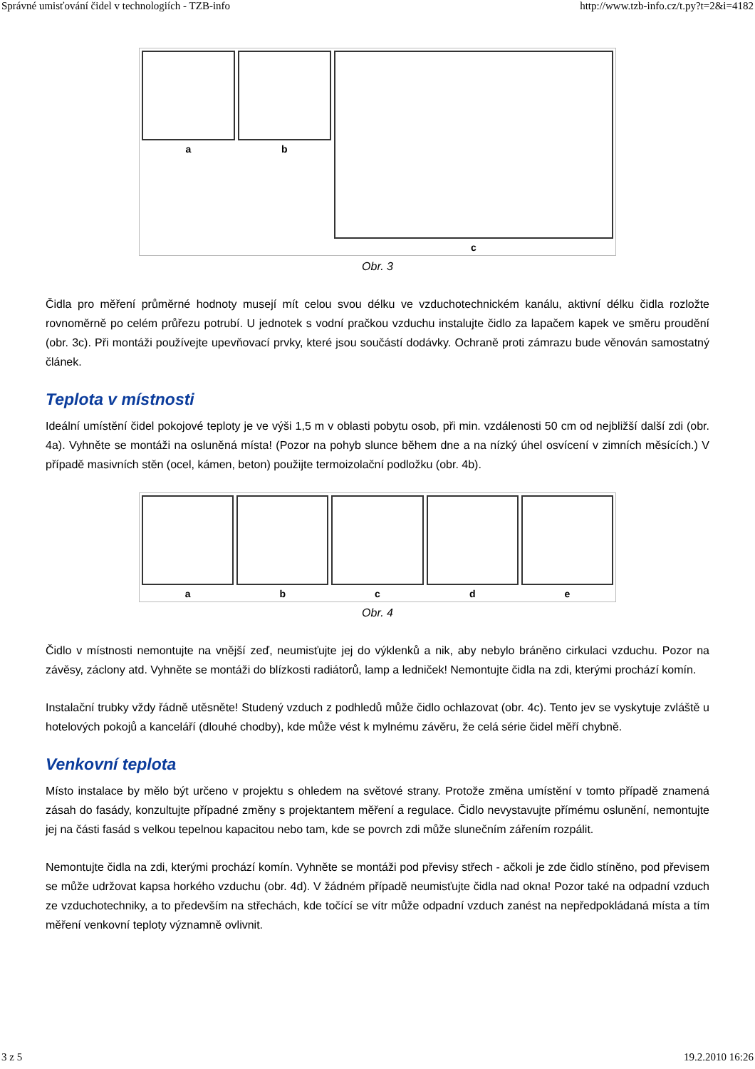Správné umisťování čidel v technologiích - TZB-info http://www.tzb-info.cz/t.py?t=2&i=4182
a b c
Obr. 3
Čidla pro měření průměrné hodnoty musejí mít celou svou délku ve vzduchotechnickém kanálu, aktivní délku čidla rozložte rovnoměrně po celém průřezu potrubí. U jednotek s vodní pračkou vzduchu instalujte čidlo za lapačem kapek ve směru proudění (obr. 3c). Při montáži používejte upevňovací prvky, které jsou součástí dodávky. Ochraně proti zámrazu bude věnován samostatný článek.
Teplota v místnosti
Ideální umístění čidel pokojové teploty je ve výši 1,5 m v oblasti pobytu osob, při min. vzdálenosti 50 cm od nejbližší další zdi (obr. 4a). Vyhněte se montáži na osluněná místa! (Pozor na pohyb slunce během dne a na nízký úhel osvícení v zimních měsících.) V případě masivních stěn (ocel, kámen, beton) použijte termoizolační podložku (obr. 4b).
a b c d e
Obr. 4
Čidlo v místnosti nemontujte na vnější zeď, neumisťujte jej do výklenků a nik, aby nebylo bráněno cirkulaci vzduchu. Pozor na závěsy, záclony atd. Vyhněte se montáži do blízkosti radiátorů, lamp a ledniček! Nemontujte čidla na zdi, kterými prochází komín.
Instalační trubky vždy řádně utěsněte! Studený vzduch z podhledů může čidlo ochlazovat (obr. 4c). Tento jev se vyskytuje zvláště u hotelových pokojů a kanceláří (dlouhé chodby), kde může vést k mylnému závěru, že celá série čidel měří chybně.
Venkovní teplota
Místo instalace by mělo být určeno v projektu s ohledem na světové strany. Protože změna umístění v tomto případě znamená zásah do fasády, konzultujte případné změny s projektantem měření a regulace. Čidlo nevystavujte přímému oslunění, nemontujte jej na části fasád s velkou tepelnou kapacitou nebo tam, kde se povrch zdi může slunečním zářením rozpálit.
Nemontujte čidla na zdi, kterými prochází komín. Vyhněte se montáži pod převisy střech - ačkoli je zde čidlo stíněno, pod převisem se může udržovat kapsa horkého vzduchu (obr. 4d). V žádném případě neumisťujte čidla nad okna! Pozor také na odpadní vzduch ze vzduchotechniky, a to především na střechách, kde točící se vítr může odpadní vzduch zanést na nepředpokládaná místa a tím měření venkovní teploty významně ovlivnit.
3 z 5 19.2.2010 16:26